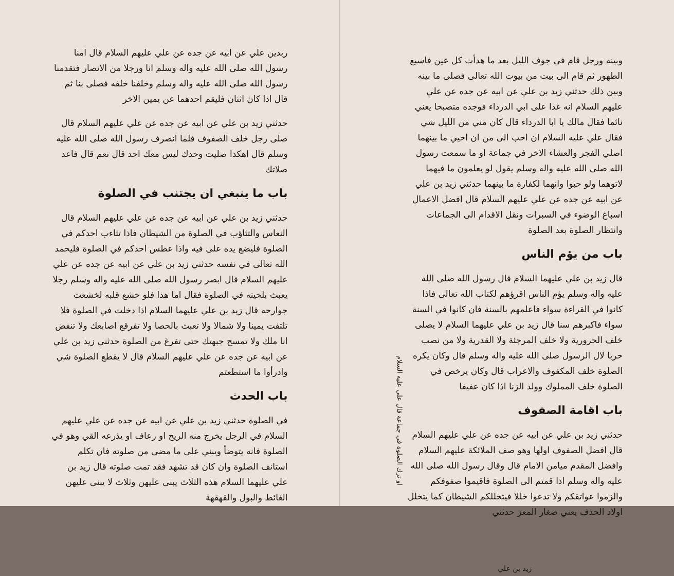ربدين علي عن ابيه عن جده عن علي عليهم السلام قال امنا رسول الله صلى الله عليه واله وسلم انا ورجلا من الانصار فتقدمنا رسول الله صلى الله عليه واله وسلم وخلفنا خلفه فصلى بنا ثم قال اذا كان اثنان فليقم احدهما عن يمين الاخر
حدثني زيد بن علي عن ابيه عن جده عن علي عليهم السلام قال صلى رجل خلف الصفوف فلما انصرف رسول الله صلى الله عليه وسلم قال اهكذا صليت وحدك ليس معك احد قال نعم قال فاعد صلاتك
باب ما ينبغي ان يجتنب في الصلوة
حدثني زيد بن علي عن ابيه عن جده عن علي عليهم السلام قال النعاس والتثاؤب في الصلوة من الشيطان فاذا تثاءب احدكم في الصلوة فليضع يده على فيه واذا عطس احدكم في الصلوة فليحمد الله تعالى في نفسه حدثني زيد بن علي عن ابيه عن جده عن علي عليهم السلام قال ابصر رسول الله صلى الله عليه واله وسلم رجلا يعبث بلحيته في الصلوة فقال اما هذا فلو خشع قلبه لخشعت جوارحه قال زيد بن علي عليهما السلام اذا دخلت في الصلوة فلا تلتفت يمينا ولا شمالا ولا تعبث بالحصا ولا تفرقع اصابعك ولا تنفض انا ملك ولا تمسح جبهتك حتى تفرغ من الصلوة حدثني زيد بن علي عن ابيه عن جده عن علي عليهم السلام قال لا يقطع الصلوة شي وادرأوا ما استطعتم
باب الحدث
في الصلوة حدثني زيد بن علي عن ابيه عن جده عن علي عليهم السلام في الرجل يخرج منه الريح او رعاف او يذرعه القي وهو في الصلوة فانه يتوضأ ويبني على ما مضى من صلوته فان تكلم استانف الصلوة وان كان قد تشهد فقد تمت صلوته قال زيد بن علي عليهما السلام هذه الثلاث يبنى عليهن وثلاث لا يبنى عليهن الغائط والبول والقهقهة
وبينه ورجل قام في جوف الليل بعد ما هدأت كل عين فاسبغ الطهور ثم قام الى بيت من بيوت الله تعالى فصلى ما بينه وبين ذلك حدثني زيد بن علي عن ابيه عن جده عن علي عليهم السلام انه غدا على ابي الدرداء فوجده متصبحا يعني نائما فقال مالك يا ابا الدرداء قال كان مني من الليل شي فقال علي عليه السلام ان احب الى من ان احيي ما بينهما اصلي الفجر والعشاء الاخر في جماعة او ما سمعت رسول الله صلى الله عليه واله وسلم يقول لو يعلمون ما فيهما لاتوهما ولو حبوا وانهما لكفارة ما بينهما حدثني زيد بن علي عن ابيه عن جده عن علي عليهم السلام قال افضل الاعمال اسباغ الوضوء في السبرات ونقل الاقدام الى الجماعات وانتظار الصلوة بعد الصلوة
باب من يؤم الناس
قال زيد بن علي عليهما السلام قال رسول الله صلى الله عليه واله وسلم يؤم الناس اقرؤهم لكتاب الله تعالى فاذا كانوا في القراءة سواء فاعلمهم بالسنة فان كانوا في السنة سواء فاكبرهم سنا قال زيد بن علي عليهما السلام لا يصلى خلف الحرورية ولا خلف المرجئة ولا القدرية ولا من نصب حربا لال الرسول صلى الله عليه واله وسلم قال وكان يكره الصلوة خلف المكفوف والاعراب قال وكان يرخص في الصلوة خلف المملوك وولد الزنا اذا كان عفيفا
باب اقامة الصفوف
حدثني زيد بن علي عن ابيه عن جده عن علي عليهم السلام قال افضل الصفوف اولها وهو صف الملائكة عليهم السلام وافضل المقدم ميامن الامام قال وقال رسول الله صلى الله عليه واله وسلم اذا قمتم الى الصلوة فاقيموا صفوفكم والزموا عواتقكم ولا تدعوا خللا فيتخللكم الشيطان كما يتخلل اولاد الحذف يعني صغار المعز حدثني
زيد بن علي
او ترك الصلوة في جماعة قال علي عليه السلام